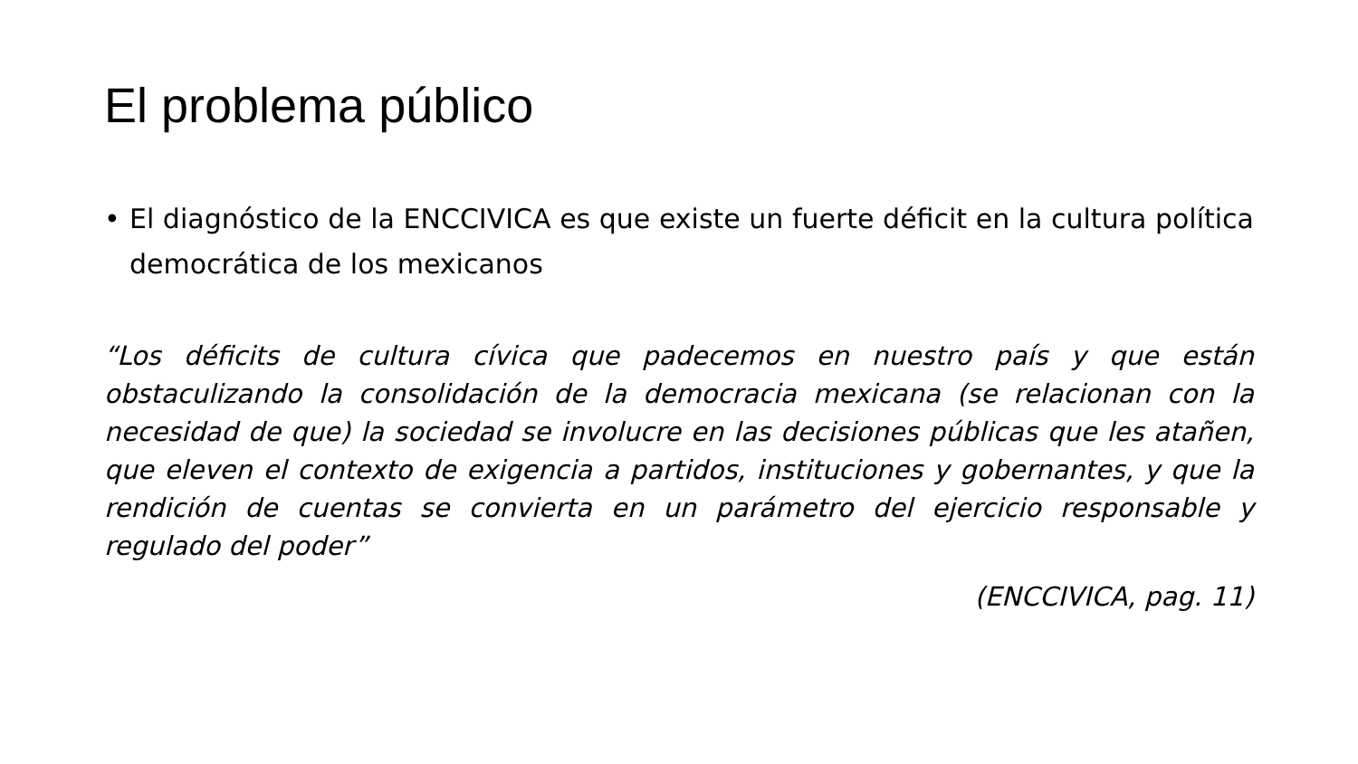El problema público
• El diagnóstico de la ENCCIVICA es que existe un fuerte déficit en la cultura política democrática de los mexicanos
“Los déficits de cultura cívica que padecemos en nuestro país y que están obstaculizando la consolidación de la democracia mexicana (se relacionan con la necesidad de que) la sociedad se involucre en las decisiones públicas que les atañen, que eleven el contexto de exigencia a partidos, instituciones y gobernantes, y que la rendición de cuentas se convierta en un parámetro del ejercicio responsable y regulado del poder”
(ENCCIVICA, pag. 11)